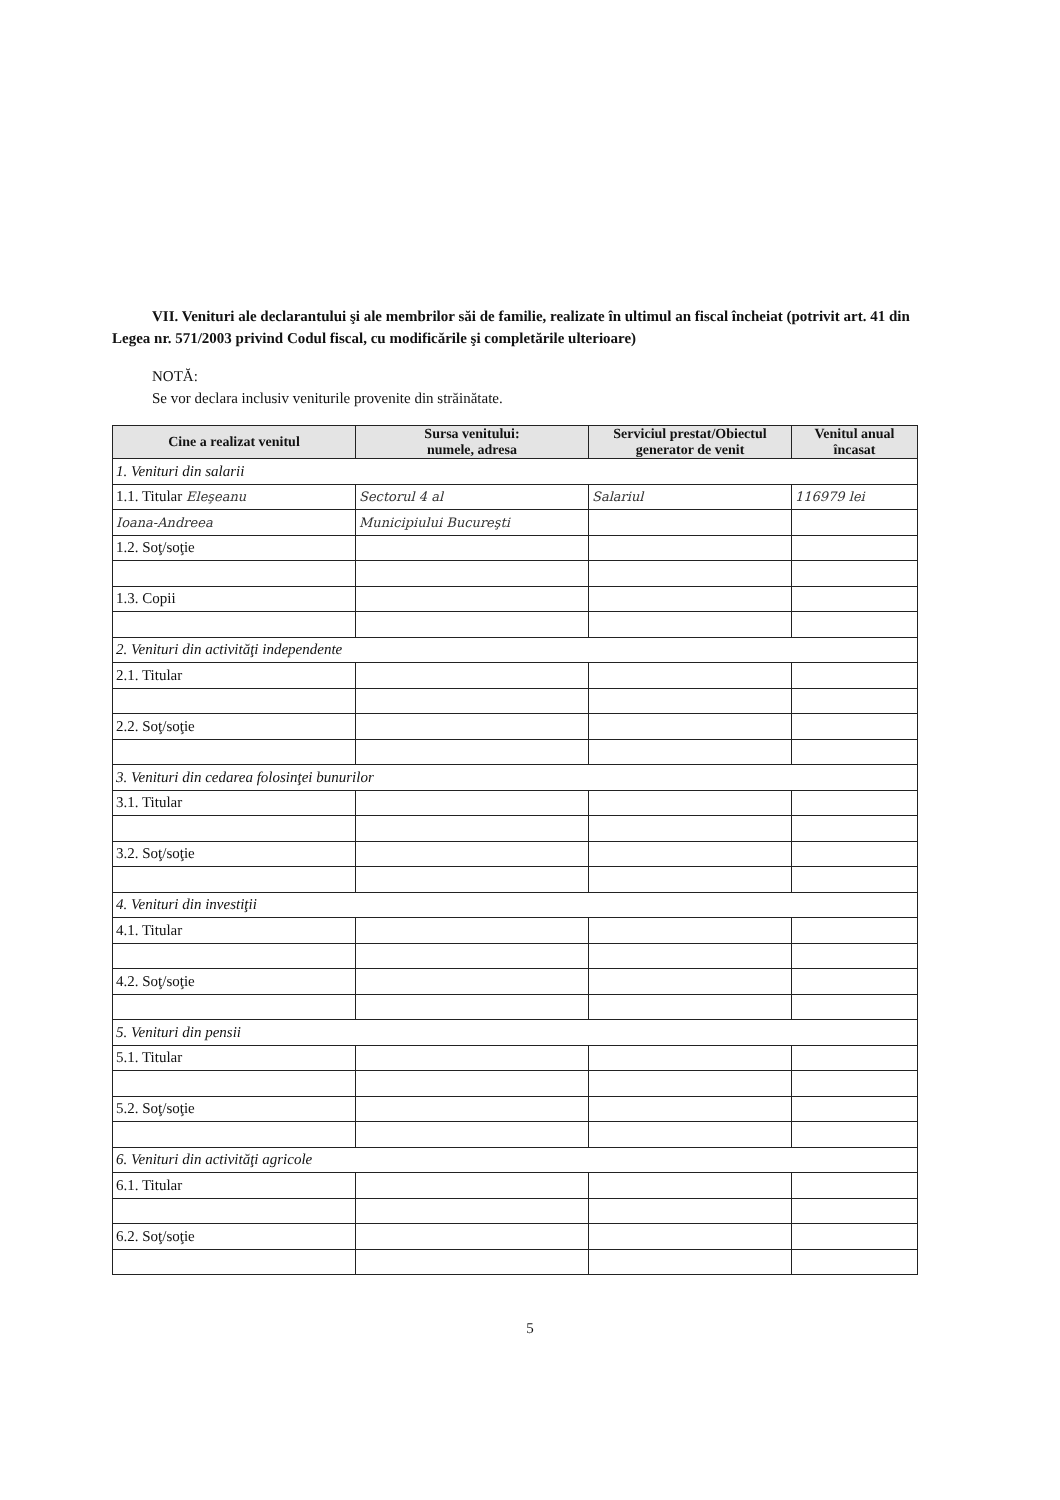VII. Venituri ale declarantului şi ale membrilor săi de familie, realizate în ultimul an fiscal încheiat (potrivit art. 41 din Legea nr. 571/2003 privind Codul fiscal, cu modificările şi completările ulterioare)
NOTĂ:
Se vor declara inclusiv veniturile provenite din străinătate.
| Cine a realizat venitul | Sursa venitului: numele, adresa | Serviciul prestat/Obiectul generator de venit | Venitul anual încasat |
| --- | --- | --- | --- |
| 1. Venituri din salarii | | | |
| 1.1. Titular Eleşeanu | Sectorul 4 al | Salariul | 116979 lei |
| Ioana-Andreea | Municipiului Bucureşti | | |
| 1.2. Soţ/soţie | | | |
| 1.3. Copii | | | |
| 2. Venituri din activităţi independente | | | |
| 2.1. Titular | | | |
| 2.2. Soţ/soţie | | | |
| 3. Venituri din cedarea folosinţei bunurilor | | | |
| 3.1. Titular | | | |
| 3.2. Soţ/soţie | | | |
| 4. Venituri din investiţii | | | |
| 4.1. Titular | | | |
| 4.2. Soţ/soţie | | | |
| 5. Venituri din pensii | | | |
| 5.1. Titular | | | |
| 5.2. Soţ/soţie | | | |
| 6. Venituri din activităţi agricole | | | |
| 6.1. Titular | | | |
| 6.2. Soţ/soţie | | | |
5